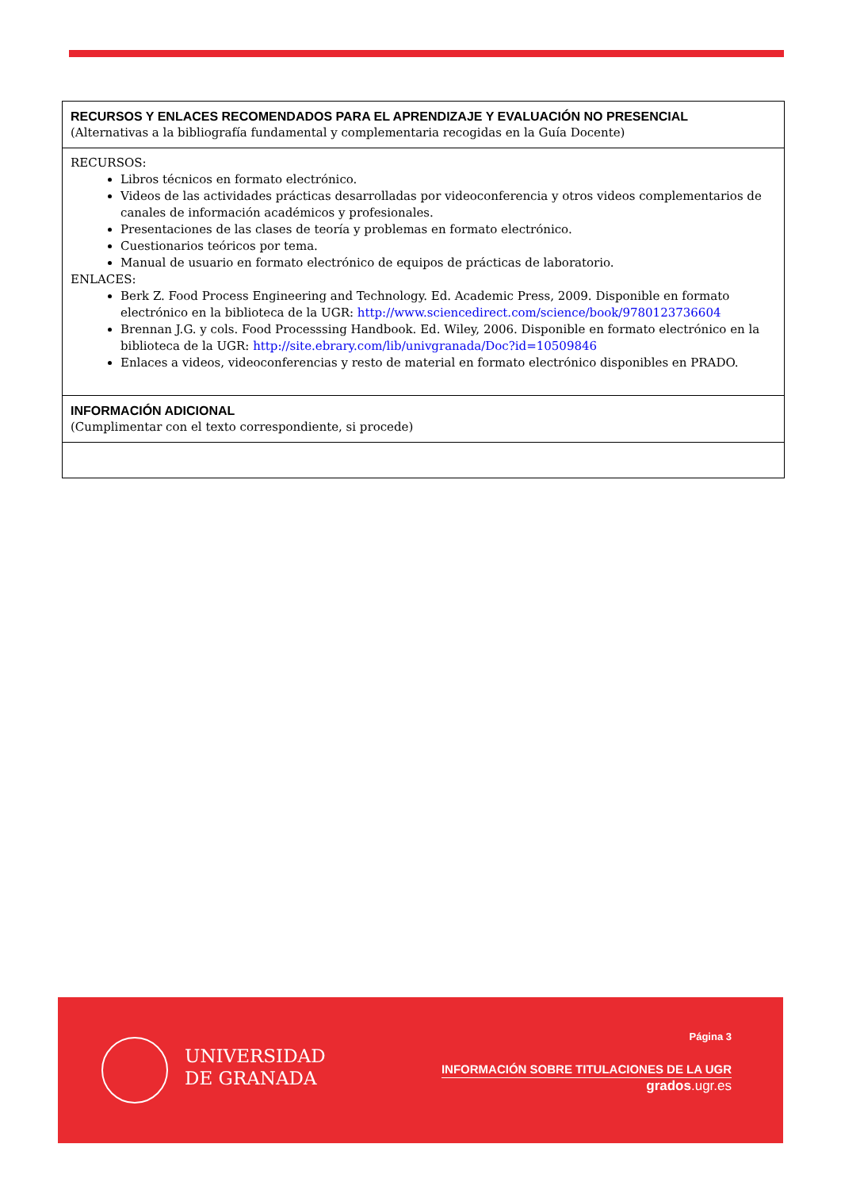| RECURSOS Y ENLACES RECOMENDADOS PARA EL APRENDIZAJE Y EVALUACIÓN NO PRESENCIAL (Alternativas a la bibliografía fundamental y complementaria recogidas en la Guía Docente) |
| RECURSOS: Libros técnicos en formato electrónico. Videos de las actividades prácticas desarrolladas por videoconferencia y otros videos complementarios de canales de información académicos y profesionales. Presentaciones de las clases de teoría y problemas en formato electrónico. Cuestionarios teóricos por tema. Manual de usuario en formato electrónico de equipos de prácticas de laboratorio. ENLACES: Berk Z. Food Process Engineering and Technology. Ed. Academic Press, 2009. Disponible en formato electrónico en la biblioteca de la UGR: http://www.sciencedirect.com/science/book/9780123736604 Brennan J.G. y cols. Food Processsing Handbook. Ed. Wiley, 2006. Disponible en formato electrónico en la biblioteca de la UGR: http://site.ebrary.com/lib/univgranada/Doc?id=10509846 Enlaces a videos, videoconferencias y resto de material en formato electrónico disponibles en PRADO. |
| INFORMACIÓN ADICIONAL (Cumplimentar con el texto correspondiente, si procede) |
UNIVERSIDAD
DE GRANADA
Página 3
INFORMACIÓN SOBRE TITULACIONES DE LA UGR
grados.ugr.es